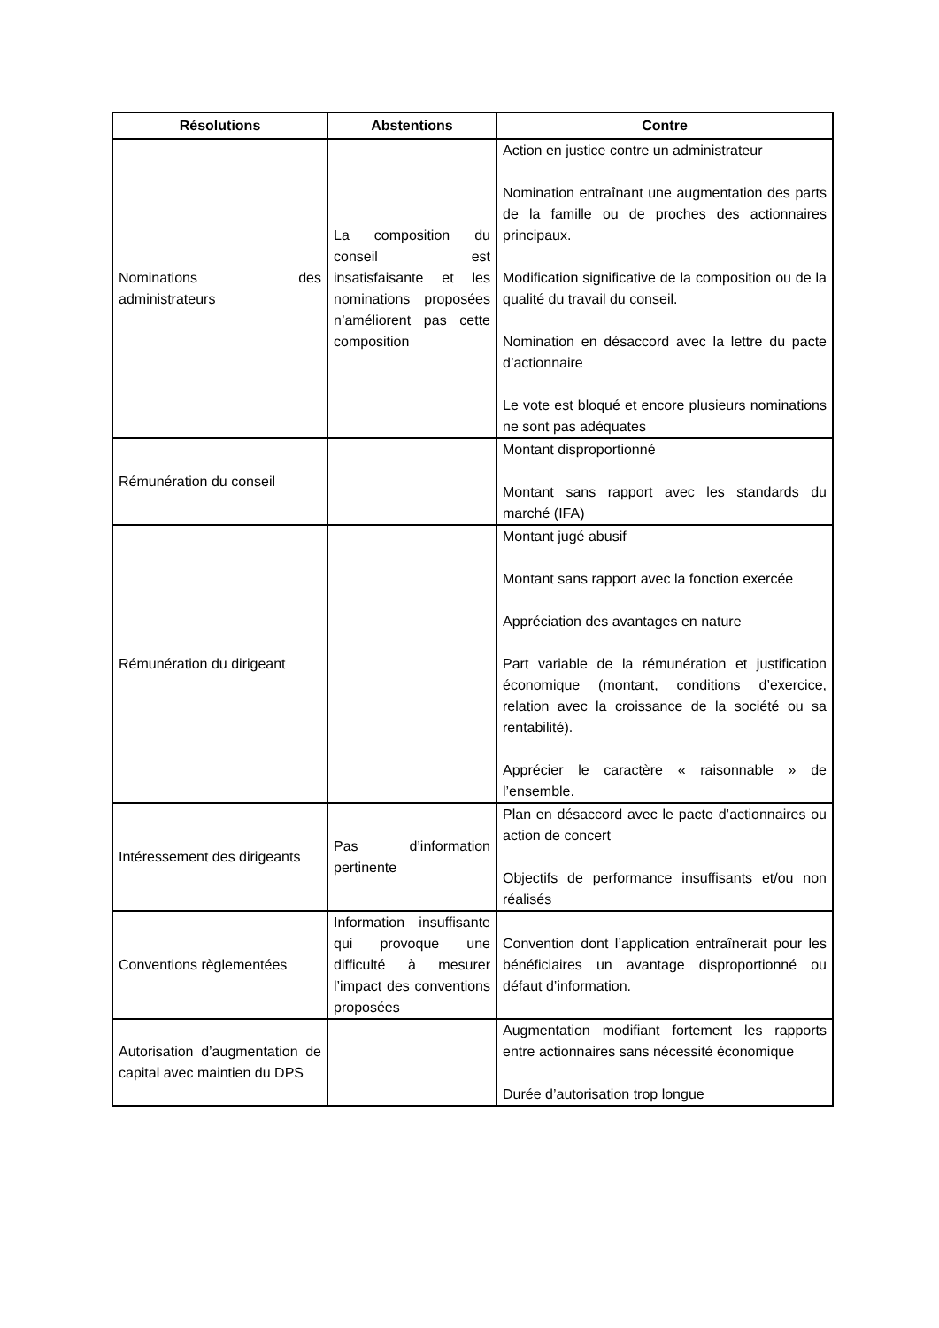| Résolutions | Abstentions | Contre |
| --- | --- | --- |
| Nominations des administrateurs | La composition du conseil est insatisfaisante et les nominations proposées n’améliorent pas cette composition | Action en justice contre un administrateur Nomination entraînant une augmentation des parts de la famille ou de proches des actionnaires principaux. Modification significative de la composition ou de la qualité du travail du conseil. Nomination en désaccord avec la lettre du pacte d’actionnaire Le vote est bloqué et encore plusieurs nominations ne sont pas adéquates |
| Rémunération du conseil | | Montant disproportionné Montant sans rapport avec les standards du marché (IFA) |
| Rémunération du dirigeant | | Montant jugé abusif Montant sans rapport avec la fonction exercée Appréciation des avantages en nature Part variable de la rémunération et justification économique (montant, conditions d’exercice, relation avec la croissance de la société ou sa rentabilité). Apprécier le caractère « raisonnable » de l’ensemble. |
| Intéressement des dirigeants | Pas d’information pertinente | Plan en désaccord avec le pacte d’actionnaires ou action de concert Objectifs de performance insuffisants et/ou non réalisés |
| Conventions règlementées | Information insuffisante qui provoque une difficulté à mesurer l’impact des conventions proposées | Convention dont l’application entraînerait pour les bénéficiaires un avantage disproportionné ou défaut d’information. |
| Autorisation d’augmentation de capital avec maintien du DPS | | Augmentation modifiant fortement les rapports entre actionnaires sans nécessité économique Durée d’autorisation trop longue |